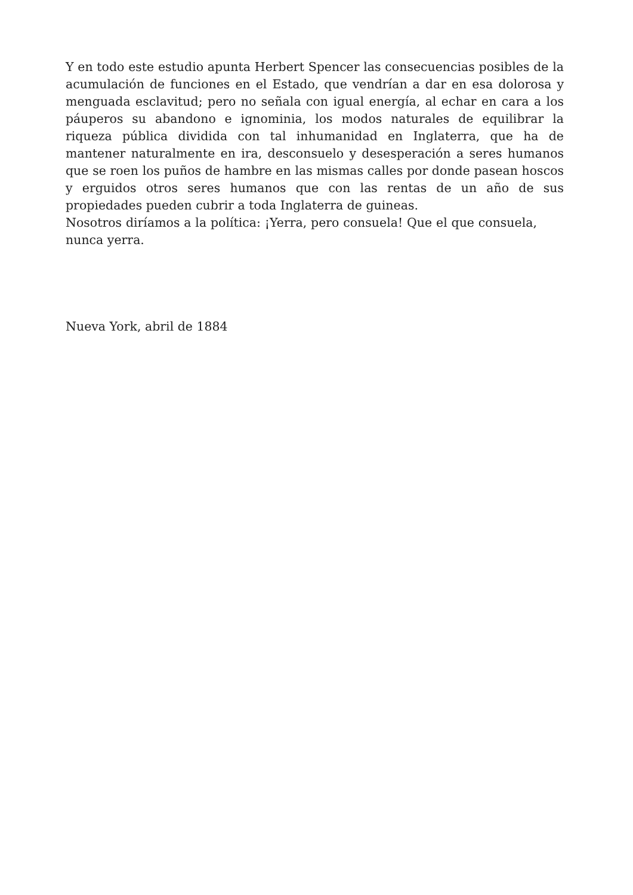Y en todo este estudio apunta Herbert Spencer las consecuencias posibles de la acumulación de funciones en el Estado, que vendrían a dar en esa dolorosa y menguada esclavitud; pero no señala con igual energía, al echar en cara a los páuperos su abandono e ignominia, los modos naturales de equilibrar la riqueza pública dividida con tal inhumanidad en Inglaterra, que ha de mantener naturalmente en ira, desconsuelo y desesperación a seres humanos que se roen los puños de hambre en las mismas calles por donde pasean hoscos y erguidos otros seres humanos que con las rentas de un año de sus propiedades pueden cubrir a toda Inglaterra de guineas.
Nosotros diríamos a la política: ¡Yerra, pero consuela! Que el que consuela, nunca yerra.
Nueva York, abril de 1884